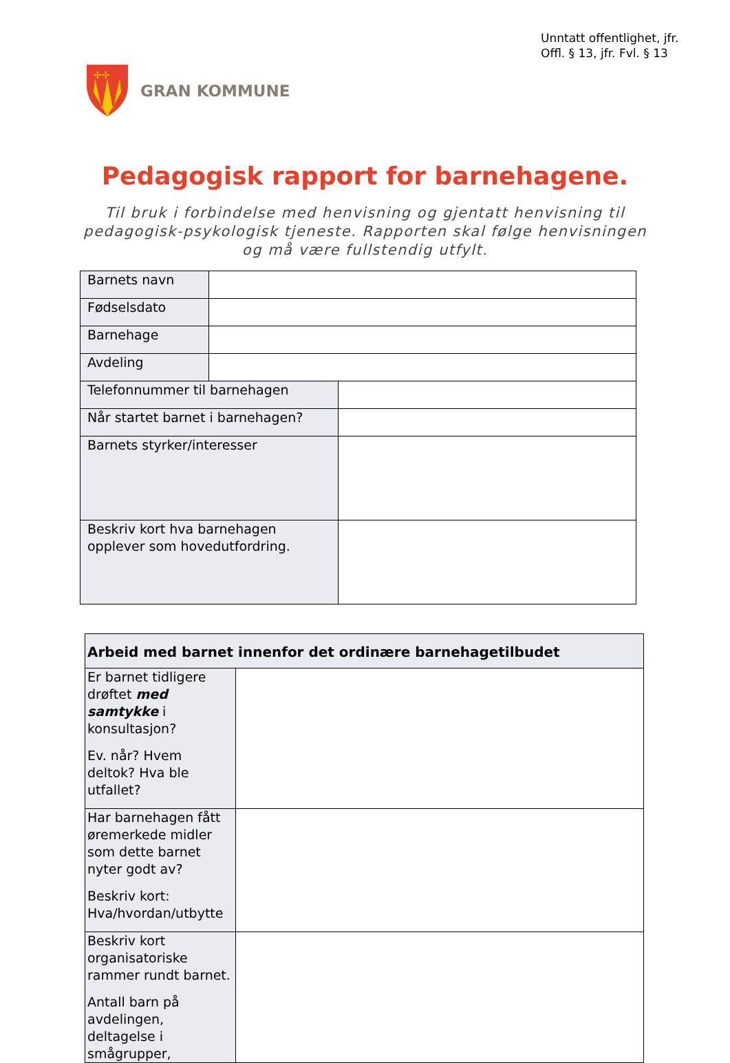Unntatt offentlighet, jfr.
Offl. § 13, jfr. Fvl. § 13
✢✢
GRAN KOMMUNE
Pedagogisk rapport for barnehagene.
Til bruk i forbindelse med henvisning og gjentatt henvisning til pedagogisk-psykologisk tjeneste. Rapporten skal følge henvisningen og må være fullstendig utfylt.
| Barnets navn | | | |
| Fødselsdato | | | |
| Barnehage | | | |
| Avdeling | | | |
| Telefonnummer til barnehagen | | | |
| Når startet barnet i barnehagen? | | | |
| Barnets styrker/interesser | | | |
| Beskriv kort hva barnehagen opplever som hovedutfordring. | | | |
| Arbeid med barnet innenfor det ordinære barnehagetilbudet | |
| --- | --- |
| Er barnet tidligere drøftet med samtykke i konsultasjon? Ev. når? Hvem deltok? Hva ble utfallet? | |
| Har barnehagen fått øremerkede midler som dette barnet nyter godt av? Beskriv kort: Hva/hvordan/utbytte | |
| Beskriv kort organisatoriske rammer rundt barnet. Antall barn på avdelingen, deltagelse i smågrupper, | |